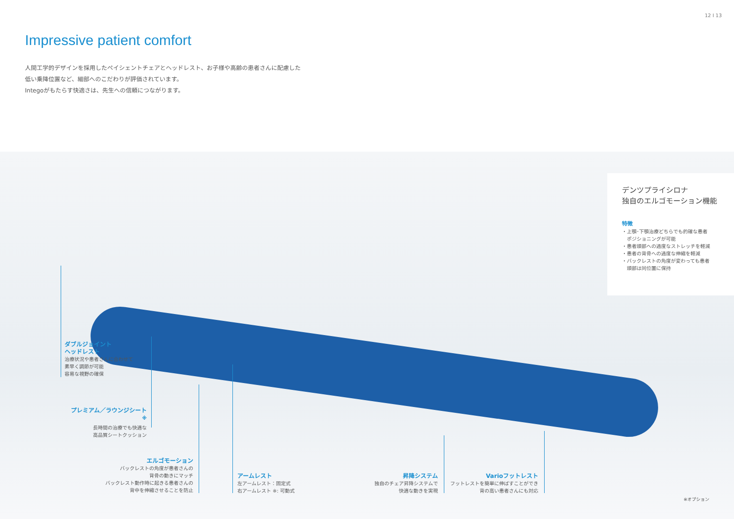12 I 13
Impressive patient comfort
人間工学的デザインを採用したペイシェントチェアとヘッドレスト、お子様や高齢の患者さんに配慮した
低い乗降位置など、細部へのこだわりが評価されています。
Integoがもたらす快適さは、先生への信頼につながります。
デンツプライシロナ
独自のエルゴモーション機能
特徴
・上顎･下顎治療どちらでも的確な患者
　ポジショニングが可能
・患者頭部への過度なストレッチを軽減
・患者の背骨への過度な伸縮を軽減
・バックレストの角度が変わっても患者
　頭部は同位置に保持
ダブルジョイント
ヘッドレスト
治療状況や患者さんに合わせて
素早く調節が可能
容易な視野の確保
プレミアム／ラウンジシート<sup>※</sup>
長時間の治療でも快適な
高品質シートクッション
エルゴモーション
バックレストの角度が患者さんの
背骨の動きにマッチ
バックレスト動作時に起きる患者さんの
背中を伸縮させることを防止
アームレスト
左アームレスト：固定式
右アームレスト ※: 可動式
昇降システム
独自のチェア昇降システムで
快適な動きを実現
Varioフットレスト
フットレストを簡単に伸ばすことができ
背の高い患者さんにも対応
※オプション